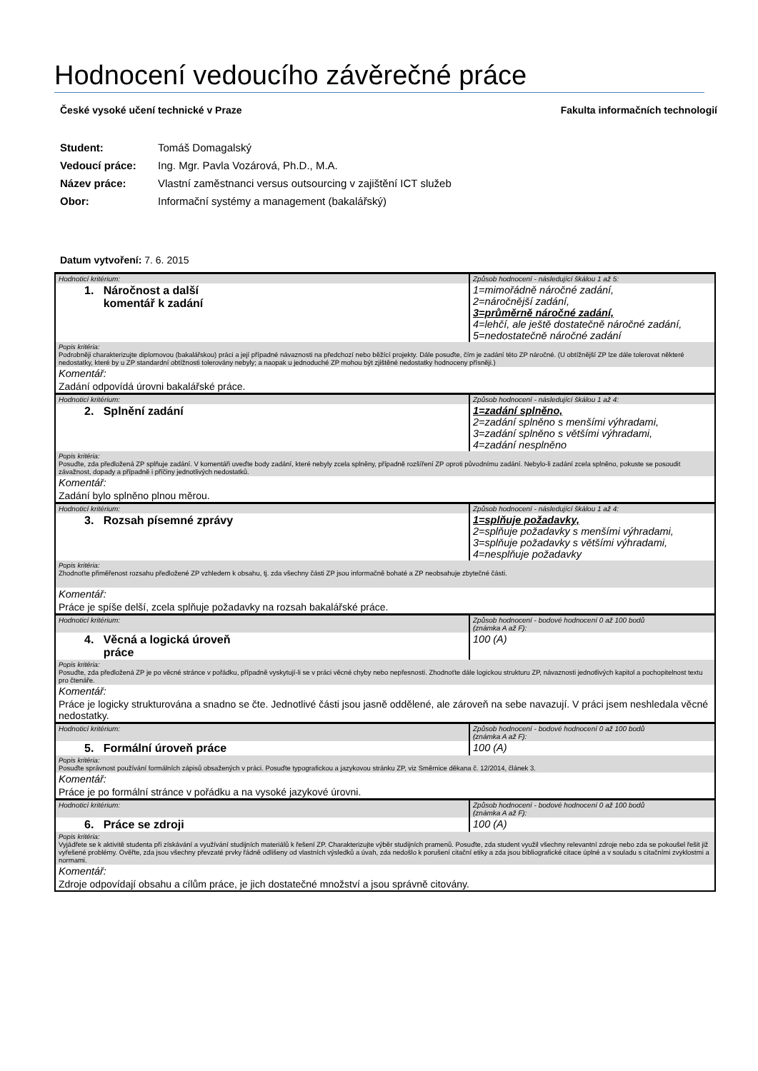Hodnocení vedoucího závěrečné práce
České vysoké učení technické v Praze Fakulta informačních technologií
Student: Tomáš Domagalský
Vedoucí práce: Ing. Mgr. Pavla Vozárová, Ph.D., M.A.
Název práce: Vlastní zaměstnanci versus outsourcing v zajištění ICT služeb
Obor: Informační systémy a management (bakalářský)
Datum vytvoření: 7. 6. 2015
| Hodnoticí kritérium: | Způsob hodnocení - následující škálou 1 až 5: |
| 1. Náročnost a další komentář k zadání | 1=mimořádně náročné zadání, 2=náročnější zadání, 3=průměrně náročné zadání, 4=lehčí, ale ještě dostatečně náročné zadání, 5=nedostatečně náročné zadání |
| Popis kritéria: Podrobněji charakterizujte diplomovou (bakalářskou) práci a její případné návaznosti na předchozí nebo běžící projekty. Dále posuďte, čím je zadání této ZP náročné. (U obtížnější ZP lze dále tolerovat některé nedostatky, které by u ZP standardní obtížnosti tolerovány nebyly; a naopak u jednoduché ZP mohou být zjištěné nedostatky hodnoceny přísněji.) | |
| Komentář: | |
| Zadání odpovídá úrovni bakalářské práce. | |
| Hodnoticí kritérium: | Způsob hodnocení - následující škálou 1 až 4: |
| 2. Splnění zadání | 1=zadání splněno, 2=zadání splněno s menšími výhradami, 3=zadání splněno s většími výhradami, 4=zadání nesplněno |
| Popis kritéria: Posuďte, zda předložená ZP splňuje zadání. V komentáři uveďte body zadání, které nebyly zcela splněny, případně rozšíření ZP oproti původnímu zadání. Nebylo-li zadání zcela splněno, pokuste se posoudit závažnost, dopady a případně i příčiny jednotlivých nedostatků. | |
| Komentář: | |
| Zadání bylo splněno plnou měrou. | |
| Hodnoticí kritérium: | Způsob hodnocení - následující škálou 1 až 4: |
| 3. Rozsah písemné zprávy | 1=splňuje požadavky, 2=splňuje požadavky s menšími výhradami, 3=splňuje požadavky s většími výhradami, 4=nesplňuje požadavky |
| Popis kritéria: Zhodnoťte přiměřenost rozsahu předložené ZP vzhledem k obsahu, tj. zda všechny části ZP jsou informačně bohaté a ZP neobsahuje zbytečné části. | |
| Komentář: | |
| Práce je spíše delší, zcela splňuje požadavky na rozsah bakalářské práce. | |
| Hodnoticí kritérium: | Způsob hodnocení - bodové hodnocení 0 až 100 bodů (známka A až F): |
| 4. Věcná a logická úroveň práce | 100 (A) |
| Popis kritéria: Posuďte, zda předložená ZP je po věcné stránce v pořádku, případně vyskytují-li se v práci věcné chyby nebo nepřesnosti. Zhodnoťte dále logickou strukturu ZP, návaznosti jednotlivých kapitol a pochopitelnost textu pro čtenáře. | |
| Komentář: | |
| Práce je logicky strukturována a snadno se čte. Jednotlivé části jsou jasně oddělené, ale zároveň na sebe navazují. V práci jsem neshledala věcné nedostatky. | |
| Hodnoticí kritérium: | Způsob hodnocení - bodové hodnocení 0 až 100 bodů (známka A až F): |
| 5. Formální úroveň práce | 100 (A) |
| Popis kritéria: Posuďte správnost používání formálních zápisů obsažených v práci. Posuďte typografickou a jazykovou stránku ZP, viz Směrnice děkana č. 12/2014, článek 3. | |
| Komentář: | |
| Práce je po formální stránce v pořádku a na vysoké jazykové úrovni. | |
| Hodnoticí kritérium: | Způsob hodnocení - bodové hodnocení 0 až 100 bodů (známka A až F): |
| 6. Práce se zdroji | 100 (A) |
| Popis kritéria: Vyjádřete se k aktivitě studenta při získávání a využívání studijních materiálů k řešení ZP. Charakterizujte výběr studijních pramenů. Posuďte, zda student využil všechny relevantní zdroje nebo zda se pokoušel řešit již vyřešené problémy. Ověřte, zda jsou všechny převzaté prvky řádně odlišeny od vlastních výsledků a úvah, zda nedošlo k porušení citační etiky a zda jsou bibliografické citace úplné a v souladu s citačními zvyklostmi a normami. | |
| Komentář: | |
| Zdroje odpovídají obsahu a cílům práce, je jich dostatečné množství a jsou správně citovány. | |